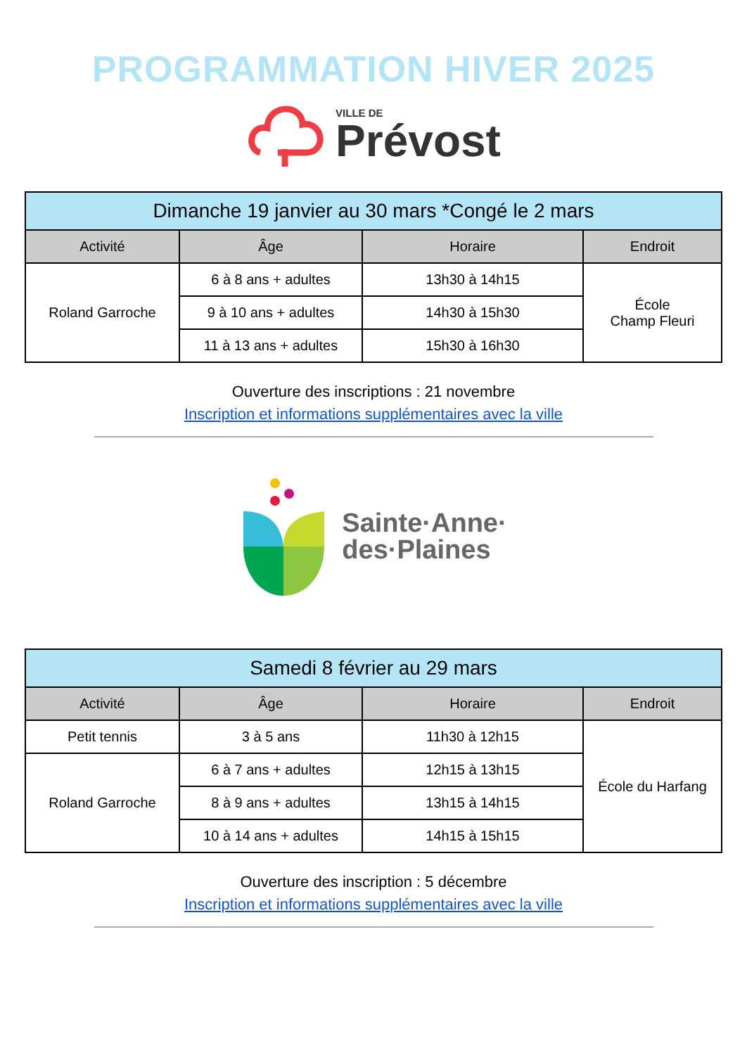PROGRAMMATION HIVER 2025
VILLE DE
Prévost
| Dimanche 19 janvier au 30 mars *Congé le 2 mars | | | |
| Activité | Âge | Horaire | Endroit |
| Roland Garroche | 6 à 8 ans + adultes | 13h30 à 14h15 | École Champ Fleuri |
| | 9 à 10 ans + adultes | 14h30 à 15h30 | |
| | 11 à 13 ans + adultes | 15h30 à 16h30 | |
Ouverture des inscriptions : 21 novembre
Inscription et informations supplémentaires avec la ville
Sainte·Anne·
des·Plaines
| Samedi 8 février au 29 mars | | | |
| Activité | Âge | Horaire | Endroit |
| Petit tennis | 3 à 5 ans | 11h30 à 12h15 | École du Harfang |
| Roland Garroche | 6 à 7 ans + adultes | 12h15 à 13h15 | |
| | 8 à 9 ans + adultes | 13h15 à 14h15 | |
| | 10 à 14 ans + adultes | 14h15 à 15h15 | |
Ouverture des inscription : 5 décembre
Inscription et informations supplémentaires avec la ville